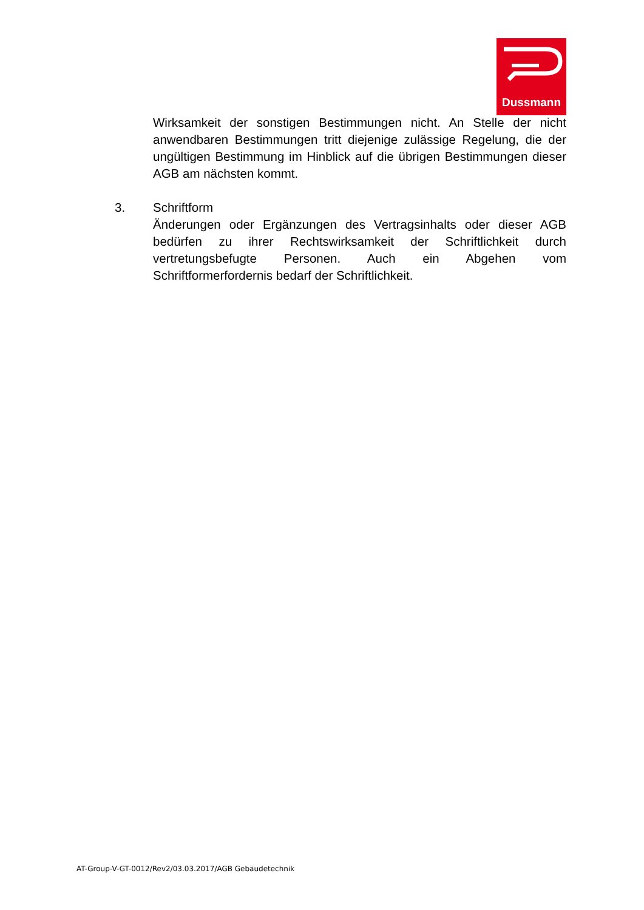Dussmann
Wirksamkeit der sonstigen Bestimmungen nicht. An Stelle der nicht anwendbaren Bestimmungen tritt diejenige zulässige Regelung, die der ungültigen Bestimmung im Hinblick auf die übrigen Bestimmungen dieser AGB am nächsten kommt.
3. Schriftform
Änderungen oder Ergänzungen des Vertragsinhalts oder dieser AGB bedürfen zu ihrer Rechtswirksamkeit der Schriftlichkeit durch vertretungsbefugte Personen. Auch ein Abgehen vom Schriftformerfordernis bedarf der Schriftlichkeit.
AT-Group-V-GT-0012/Rev2/03.03.2017/AGB Gebäudetechnik